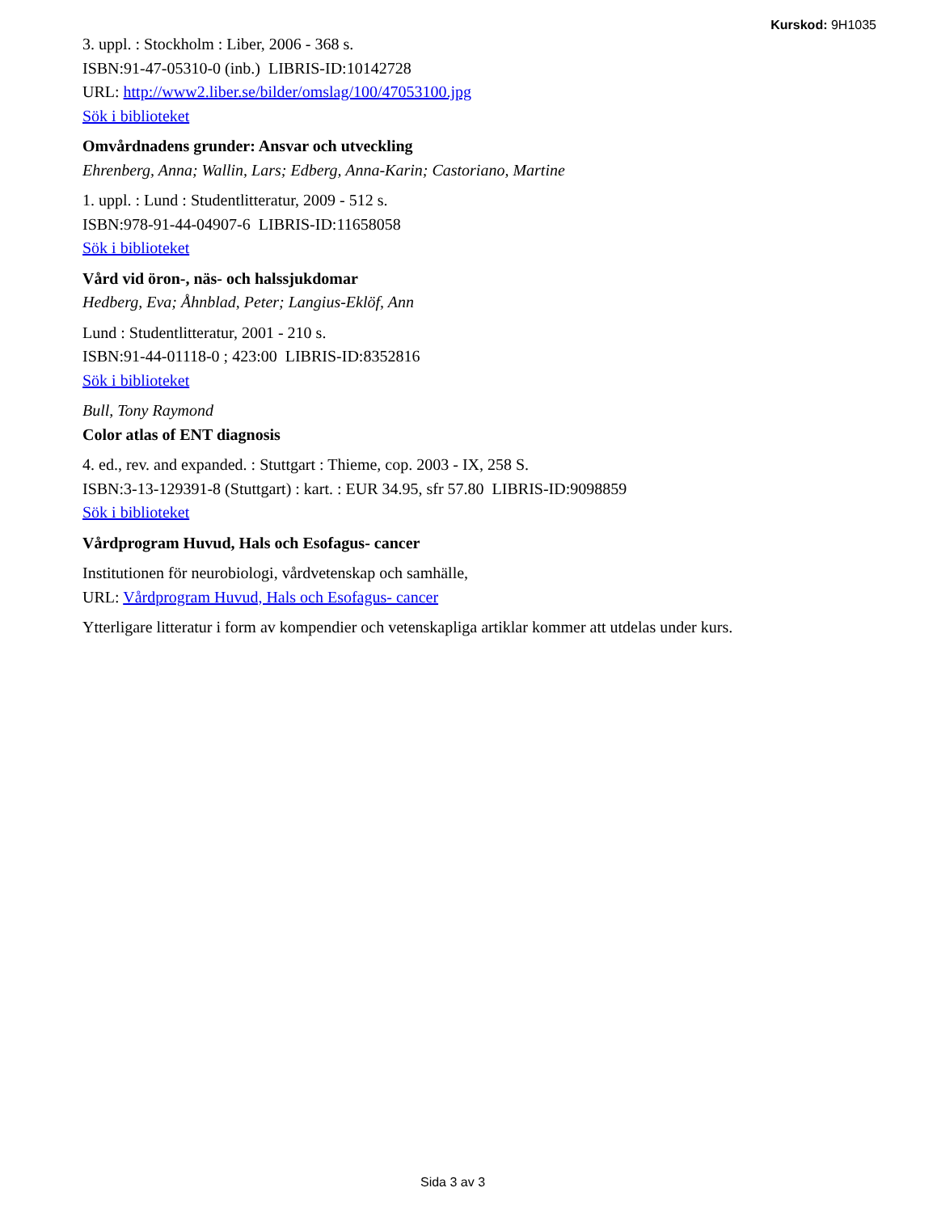Kurskod: 9H1035
3. uppl. : Stockholm : Liber, 2006 - 368 s.
ISBN:91-47-05310-0 (inb.) LIBRIS-ID:10142728
URL: http://www2.liber.se/bilder/omslag/100/47053100.jpg
Sök i biblioteket
Omvårdnadens grunder: Ansvar och utveckling
Ehrenberg, Anna; Wallin, Lars; Edberg, Anna-Karin; Castoriano, Martine
1. uppl. : Lund : Studentlitteratur, 2009 - 512 s.
ISBN:978-91-44-04907-6 LIBRIS-ID:11658058
Sök i biblioteket
Vård vid öron-, näs- och halssjukdomar
Hedberg, Eva; Åhnblad, Peter; Langius-Eklöf, Ann
Lund : Studentlitteratur, 2001 - 210 s.
ISBN:91-44-01118-0 ; 423:00 LIBRIS-ID:8352816
Sök i biblioteket
Bull, Tony Raymond
Color atlas of ENT diagnosis
4. ed., rev. and expanded. : Stuttgart : Thieme, cop. 2003 - IX, 258 S.
ISBN:3-13-129391-8 (Stuttgart) : kart. : EUR 34.95, sfr 57.80 LIBRIS-ID:9098859
Sök i biblioteket
Vårdprogram Huvud, Hals och Esofagus- cancer
Institutionen för neurobiologi, vårdvetenskap och samhälle,
URL: Vårdprogram Huvud, Hals och Esofagus- cancer
Ytterligare litteratur i form av kompendier och vetenskapliga artiklar kommer att utdelas under kurs.
Sida 3 av 3